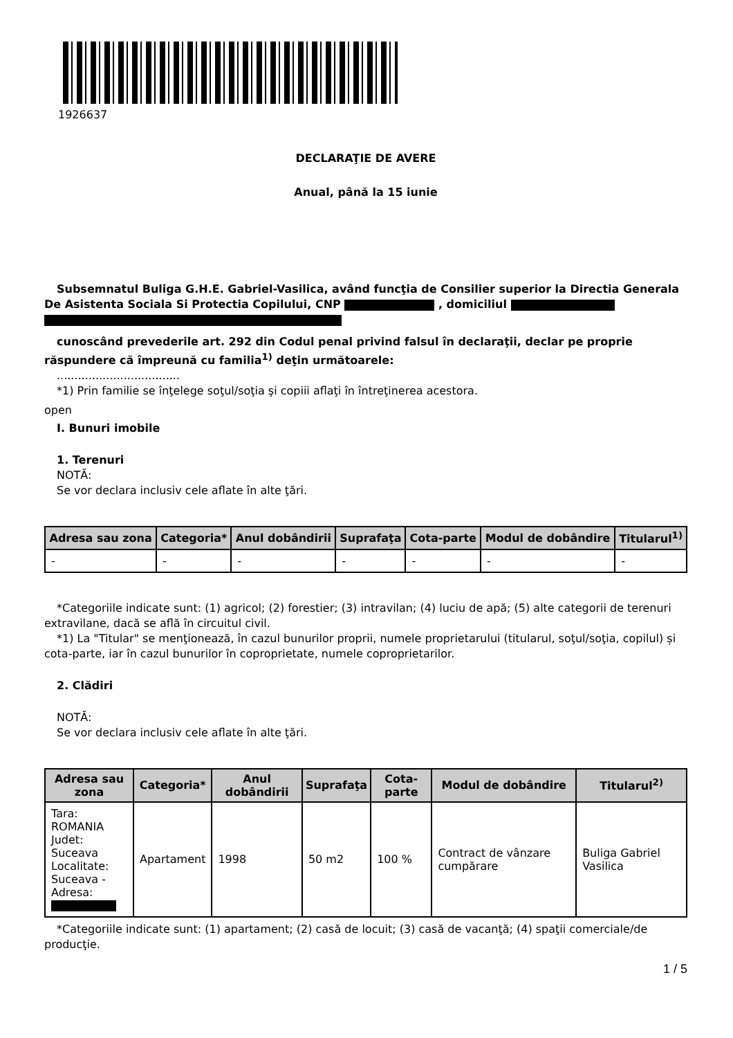1926637
DECLARAŢIE DE AVERE
Anual, până la 15 iunie
Subsemnatul Buliga G.H.E. Gabriel-Vasilica, având funcţia de Consilier superior la Directia Generala De Asistenta Sociala Si Protectia Copilului, CNP , domiciliul
cunoscând prevederile art. 292 din Codul penal privind falsul în declaraţii, declar pe proprie răspundere că împreună cu familia<sup>1)</sup> deţin următoarele:
...................................
*1) Prin familie se înţelege soţul/soţia şi copiii aflaţi în întreţinerea acestora.
open
I. Bunuri imobile
1. Terenuri
NOTĂ:
Se vor declara inclusiv cele aflate în alte ţări.
| Adresa sau zona | Categoria* | Anul dobândirii | Suprafaţa | Cota-parte | Modul de dobândire | Titularul<sup>1)</sup> |
| --- | --- | --- | --- | --- | --- | --- |
| - | - | - | - | - | - | - |
*Categoriile indicate sunt: (1) agricol; (2) forestier; (3) intravilan; (4) luciu de apă; (5) alte categorii de terenuri extravilane, dacă se află în circuitul civil.
*1) La "Titular" se menţionează, în cazul bunurilor proprii, numele proprietarului (titularul, soţul/soţia, copilul) și cota-parte, iar în cazul bunurilor în coproprietate, numele coproprietarilor.
2. Clădiri
NOTĂ:
Se vor declara inclusiv cele aflate în alte ţări.
| Adresa sau zona | Categoria* | Anul dobândirii | Suprafaţa | Cota-parte | Modul de dobândire | Titularul<sup>2)</sup> |
| --- | --- | --- | --- | --- | --- | --- |
| Tara: ROMANIA Judet: Suceava Localitate: Suceava - Adresa: | Apartament | 1998 | 50 m2 | 100 % | Contract de vânzare cumpărare | Buliga Gabriel Vasilica |
*Categoriile indicate sunt: (1) apartament; (2) casă de locuit; (3) casă de vacanţă; (4) spaţii comerciale/de producţie.
1 / 5